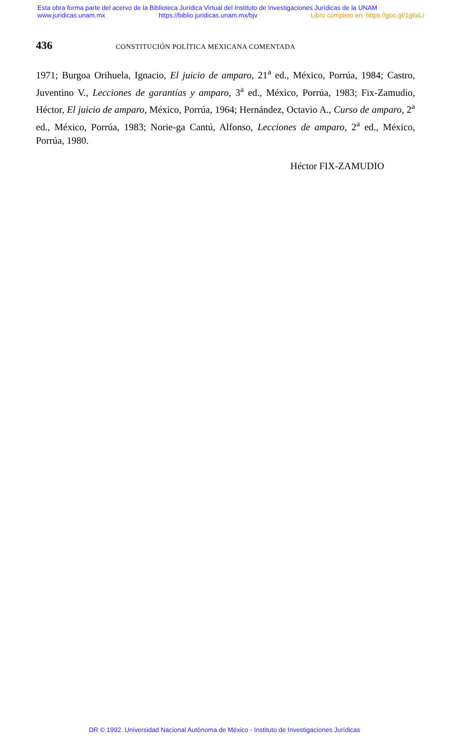Esta obra forma parte del acervo de la Biblioteca Jurídica Virtual del Instituto de Investigaciones Jurídicas de la UNAM
www.juridicas.unam.mx https://biblio.juridicas.unam.mx/bjv Libro completo en: https://goo.gl/1g6xLi
436 CONSTITUCIÓN POLÍTICA MEXICANA COMENTADA
1971; Burgoa Orihuela, Ignacio, El juicio de amparo, 21<sup>a</sup> ed., México, Porrúa, 1984; Castro, Juventino V., Lecciones de garantías y amparo, 3<sup>a</sup> ed., México, Porrúa, 1983; Fix-Zamudio, Héctor, El juicio de amparo, México, Porrúa, 1964; Hernández, Octavio A., Curso de amparo, 2<sup>a</sup> ed., México, Porrúa, 1983; Norie-ga Cantú, Alfonso, Lecciones de amparo, 2<sup>a</sup> ed., México, Porrúa, 1980.
Héctor FIX-ZAMUDIO
DR © 1992. Universidad Nacional Autónoma de México - Instituto de Investigaciones Jurídicas